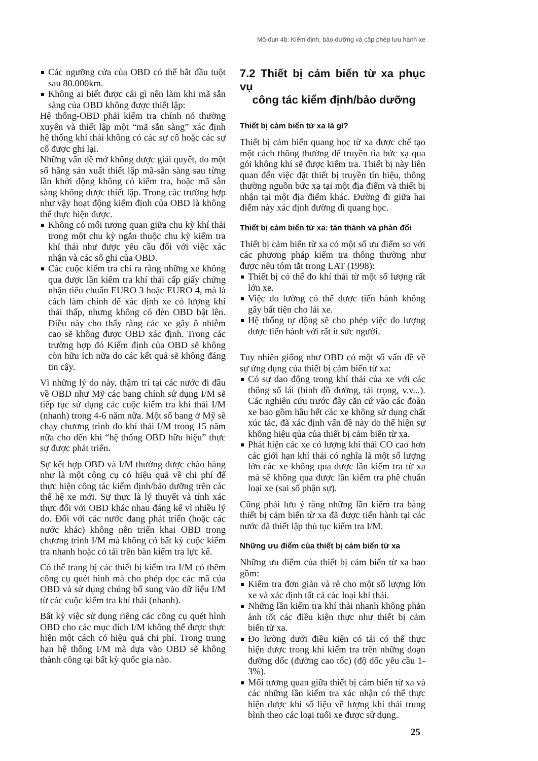Mô-đun 4b: Kiểm định, bảo dưỡng và cấp phép lưu hành xe
Các ngưỡng cửa của OBD có thể bắt đầu tuột sau 80.000km.
Không ai biết được cái gì nên làm khi mã sẵn sàng của OBD không được thiết lập:
Hệ thống-OBD phải kiểm tra chính nó thường xuyên và thiết lập một “mã sẵn sàng” xác định hệ thống khí thải không có các sự cố hoặc các sự cố được ghi lại.
Những vấn đề mở không được giải quyết, do một số hãng sản xuất thiết lập mã-sẵn sàng sau từng lần khởi động không có kiểm tra, hoặc mã sẵn sàng không được thiết lập. Trong các trường hợp như vậy hoạt động kiểm định của OBD là không thể thực hiện được.
Không có mối tương quan giữa chu kỳ khí thải trong một chu kỳ ngắn thuộc chu kỳ kiểm tra khí thải như được yêu cầu đối với việc xác nhận và các số ghi của OBD.
Các cuộc kiểm tra chỉ ra rằng những xe không qua được lần kiểm tra khí thải cấp giấy chứng nhận tiêu chuẩn EURO 3 hoặc EURO 4, mà là cách làm chính để xác định xe có lượng khí thải thấp, nhưng không có đèn OBD bật lên. Điều này cho thấy rằng các xe gây ô nhiễm cao sẽ không được OBD xác định. Trong các trường hợp đó Kiểm định của OBD sẽ không còn hữu ích nữa do các kết quả sẽ không đáng tin cậy.
Vì những lý do này, thậm trí tại các nước đi đầu về OBD như Mỹ các bang chính sử dụng I/M sẽ tiếp tục sử dụng các cuộc kiểm tra khí thải I/M (nhanh) trong 4-6 năm nữa. Một số bang ở Mỹ sẽ chạy chương trình đo khí thải I/M trong 15 năm nữa cho đến khi “hệ thống OBD hữu hiệu” thực sự được phát triển.
Sự kết hợp OBD và I/M thường được chào hàng như là một công cụ có hiệu quả về chi phí để thực hiện công tác kiểm định/bảo dưỡng trên các thế hệ xe mới. Sự thực là lý thuyết và tính xác thực đối với OBD khác nhau đáng kể vì nhiều lý do. Đối với các nước đang phát triển (hoặc các nước khác) không nên triển khai OBD trong chương trình I/M mà không có bất kỳ cuộc kiểm tra nhanh hoặc có tải trên bàn kiểm tra lực kế.
Có thể trang bị các thiết bị kiểm tra I/M có thêm công cụ quét hình mà cho phép đọc các mã của OBD và sử dụng chúng bổ sung vào dữ liệu I/M từ các cuộc kiểm tra khí thải (nhanh).
Bất kỳ việc sử dụng riêng các công cụ quét hình OBD cho các mục đích I/M không thể được thực hiện một cách có hiệu quả chi phí. Trong trung hạn hệ thống I/M mà dựa vào OBD sẽ không thành công tại bất kỳ quốc gia nào.
7.2 Thiết bị cảm biến từ xa phục vụ
công tác kiểm định/bảo dưỡng
Thiết bị cảm biến từ xa là gì?
Thiết bị cảm biến quang học từ xa được chế tạo một cách thông thường để truyền tia bức xạ qua gói không khí sẽ được kiểm tra. Thiết bị này liên quan đến việc đặt thiết bị truyền tín hiệu, thông thường nguồn bức xạ tại một địa điểm và thiết bị nhận tại một địa điểm khác. Đường đi giữa hai điểm này xác định đường đi quang học.
Thiết bị cảm biến từ xa: tán thành và phản đối
Thiết bị cảm biến từ xa có một số ưu điểm so với các phương pháp kiểm tra thông thường như được nêu tóm tắt trong LAT (1998):
Thiết bị có thể đo khí thải từ một số lượng rất lớn xe.
Việc đo lường có thể được tiến hành không gây bất tiện cho lái xe.
Hệ thống tự động sẽ cho phép việc đo lượng được tiến hành với rất ít sức người.
Tuy nhiên giống như OBD có một số vấn đề về sự ứng dụng của thiết bị cảm biến từ xa:
Có sự dao động trong khí thải của xe với các thông số lái (bình đồ đường, tải trọng, v.v...). Các nghiên cứu trước đây căn cứ vào các đoàn xe bao gồm hầu hết các xe không sử dụng chất xúc tác, đã xác định vấn đề này do thể hiện sự không hiệu qủa của thiết bị cảm biến từ xa.
Phát hiện các xe có lượng khí thải CO cao hơn các giới hạn khí thải có nghĩa là một số lượng lớn các xe không qua được lần kiểm tra từ xa mà sẽ không qua được lần kiểm tra phê chuẩn loại xe (sai số phận sự).
Cũng phải lưu ý rằng những lần kiểm tra bằng thiết bị cảm biến từ xa đã được tiến hành tại các nước đã thiết lập thủ tục kiểm tra I/M.
Những ưu điểm của thiết bị cảm biến từ xa
Những ưu điểm của thiết bị cảm biến từ xa bao gồm:
Kiểm tra đơn giản và rẻ cho một số lượng lớn xe và xác định tất cả các loại khí thải.
Những lần kiểm tra khí thải nhanh không phản ánh tốt các điều kiện thực như thiết bị cảm biến từ xa.
Đo lường dưới điều kiện có tải có thể thực hiện được trong khi kiểm tra trên những đoạn đường dốc (đường cao tốc) (độ dốc yêu cầu 1-3%).
Mối tương quan giữa thiết bị cảm biến từ xa và các những lần kiểm tra xác nhận có thể thực hiện được khi số liệu về lượng khí thải trung bình theo các loại tuổi xe được sử dụng.
25